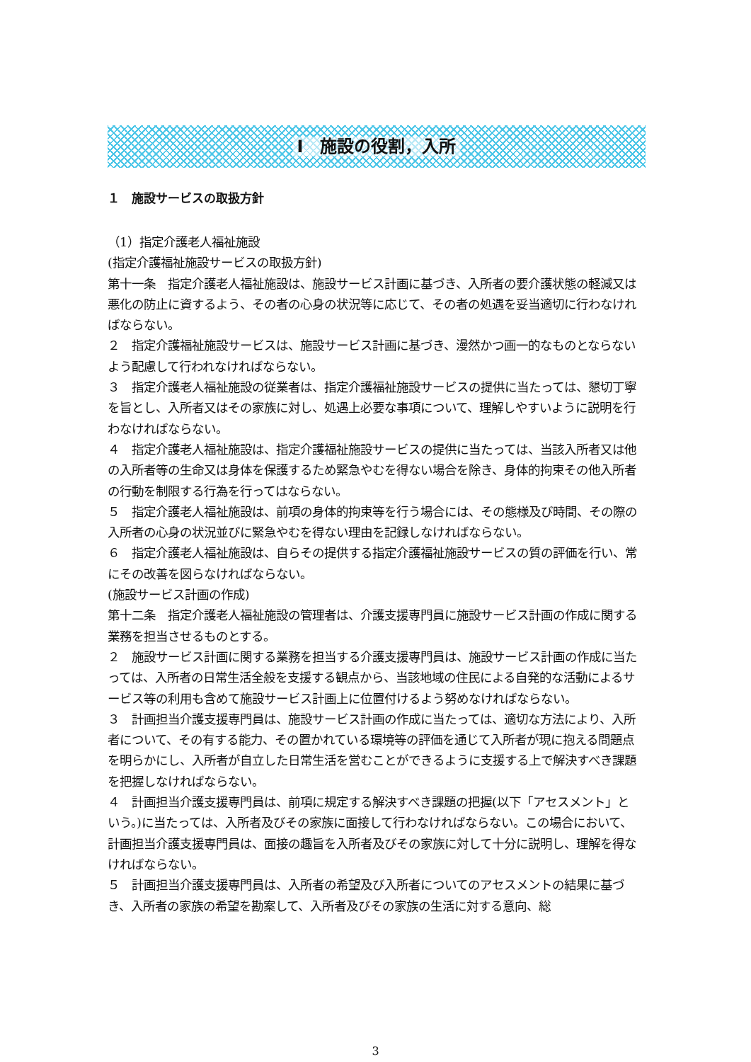Ⅰ　施設の役割，入所
１　施設サービスの取扱方針
（1）指定介護老人福祉施設
(指定介護福祉施設サービスの取扱方針)
第十一条　指定介護老人福祉施設は、施設サービス計画に基づき、入所者の要介護状態の軽減又は悪化の防止に資するよう、その者の心身の状況等に応じて、その者の処遇を妥当適切に行わなければならない。
２　指定介護福祉施設サービスは、施設サービス計画に基づき、漫然かつ画一的なものとならないよう配慮して行われなければならない。
３　指定介護老人福祉施設の従業者は、指定介護福祉施設サービスの提供に当たっては、懇切丁寧を旨とし、入所者又はその家族に対し、処遇上必要な事項について、理解しやすいように説明を行わなければならない。
４　指定介護老人福祉施設は、指定介護福祉施設サービスの提供に当たっては、当該入所者又は他の入所者等の生命又は身体を保護するため緊急やむを得ない場合を除き、身体的拘束その他入所者の行動を制限する行為を行ってはならない。
５　指定介護老人福祉施設は、前項の身体的拘束等を行う場合には、その態様及び時間、その際の入所者の心身の状況並びに緊急やむを得ない理由を記録しなければならない。
６　指定介護老人福祉施設は、自らその提供する指定介護福祉施設サービスの質の評価を行い、常にその改善を図らなければならない。
(施設サービス計画の作成)
第十二条　指定介護老人福祉施設の管理者は、介護支援専門員に施設サービス計画の作成に関する業務を担当させるものとする。
２　施設サービス計画に関する業務を担当する介護支援専門員は、施設サービス計画の作成に当たっては、入所者の日常生活全般を支援する観点から、当該地域の住民による自発的な活動によるサービス等の利用も含めて施設サービス計画上に位置付けるよう努めなければならない。
３　計画担当介護支援専門員は、施設サービス計画の作成に当たっては、適切な方法により、入所者について、その有する能力、その置かれている環境等の評価を通じて入所者が現に抱える問題点を明らかにし、入所者が自立した日常生活を営むことができるように支援する上で解決すべき課題を把握しなければならない。
４　計画担当介護支援専門員は、前項に規定する解決すべき課題の把握(以下「アセスメント」という。)に当たっては、入所者及びその家族に面接して行わなければならない。この場合において、計画担当介護支援専門員は、面接の趣旨を入所者及びその家族に対して十分に説明し、理解を得なければならない。
５　計画担当介護支援専門員は、入所者の希望及び入所者についてのアセスメントの結果に基づき、入所者の家族の希望を勘案して、入所者及びその家族の生活に対する意向、総
3